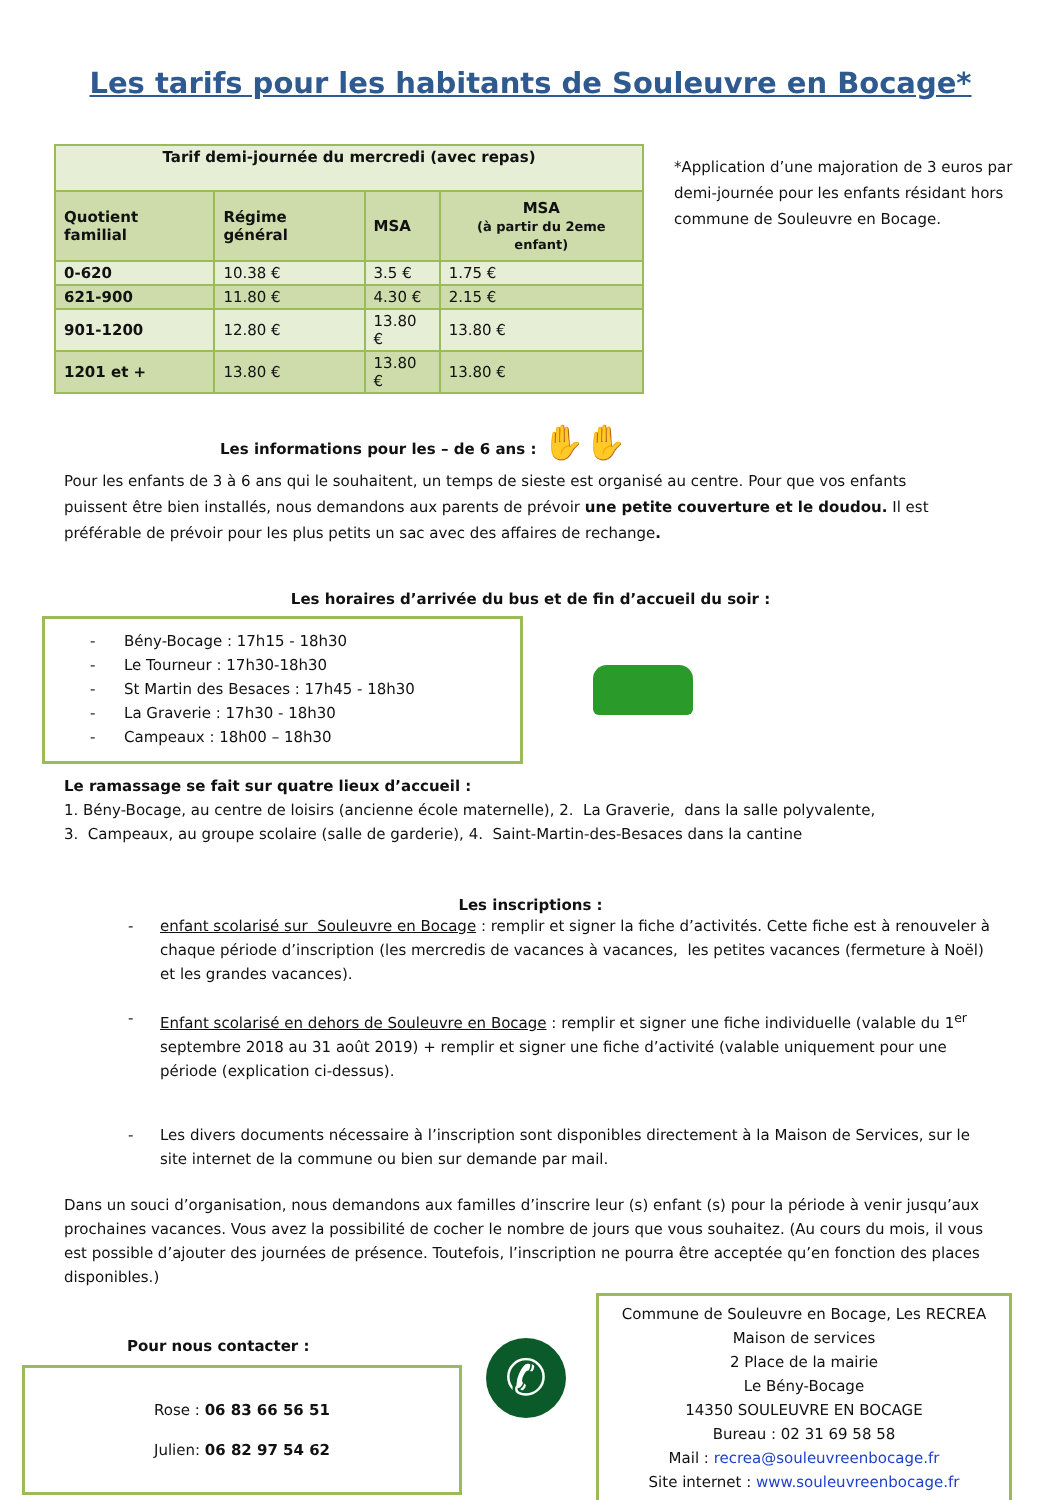Les tarifs pour les habitants de Souleuvre en Bocage*
| Tarif demi-journée du mercredi (avec repas) | | | |
| --- | --- | --- | --- |
| Quotient familial | Régime général | MSA | MSA (à partir du 2eme enfant) |
| 0-620 | 10.38 € | 3.5 € | 1.75 € |
| 621-900 | 11.80 € | 4.30 € | 2.15 € |
| 901-1200 | 12.80 € | 13.80 € | 13.80 € |
| 1201 et + | 13.80 € | 13.80 € | 13.80 € |
*Application d’une majoration de 3 euros par demi-journée pour les enfants résidant hors commune de Souleuvre en Bocage.
Les informations pour les – de 6 ans : ✋✋
Pour les enfants de 3 à 6 ans qui le souhaitent, un temps de sieste est organisé au centre. Pour que vos enfants puissent être bien installés, nous demandons aux parents de prévoir une petite couverture et le doudou. Il est préférable de prévoir pour les plus petits un sac avec des affaires de rechange.
Les horaires d’arrivée du bus et de fin d’accueil du soir :
- Bény-Bocage : 17h15 - 18h30
- Le Tourneur : 17h30-18h30
- St Martin des Besaces : 17h45 - 18h30
- La Graverie : 17h30 - 18h30
- Campeaux : 18h00 – 18h30
Le ramassage se fait sur quatre lieux d’accueil :
1. Bény-Bocage, au centre de loisirs (ancienne école maternelle), 2. La Graverie, dans la salle polyvalente,
3. Campeaux, au groupe scolaire (salle de garderie), 4. Saint-Martin-des-Besaces dans la cantine
Les inscriptions :
- enfant scolarisé sur Souleuvre en Bocage : remplir et signer la fiche d’activités. Cette fiche est à renouveler à chaque période d’inscription (les mercredis de vacances à vacances, les petites vacances (fermeture à Noël) et les grandes vacances).
- Enfant scolarisé en dehors de Souleuvre en Bocage : remplir et signer une fiche individuelle (valable du 1<sup>er</sup> septembre 2018 au 31 août 2019) + remplir et signer une fiche d’activité (valable uniquement pour une période (explication ci-dessus).
- Les divers documents nécessaire à l’inscription sont disponibles directement à la Maison de Services, sur le site internet de la commune ou bien sur demande par mail.
Dans un souci d’organisation, nous demandons aux familles d’inscrire leur (s) enfant (s) pour la période à venir jusqu’aux prochaines vacances. Vous avez la possibilité de cocher le nombre de jours que vous souhaitez. (Au cours du mois, il vous est possible d’ajouter des journées de présence. Toutefois, l’inscription ne pourra être acceptée qu’en fonction des places disponibles.)
Pour nous contacter :
Rose : 06 83 66 56 51
Julien: 06 82 97 54 62
✆
Commune de Souleuvre en Bocage, Les RECREA
Maison de services
2 Place de la mairie
Le Bény-Bocage
14350 SOULEUVRE EN BOCAGE
Bureau : 02 31 69 58 58
Mail : recrea@souleuvreenbocage.fr
Site internet : www.souleuvreenbocage.fr